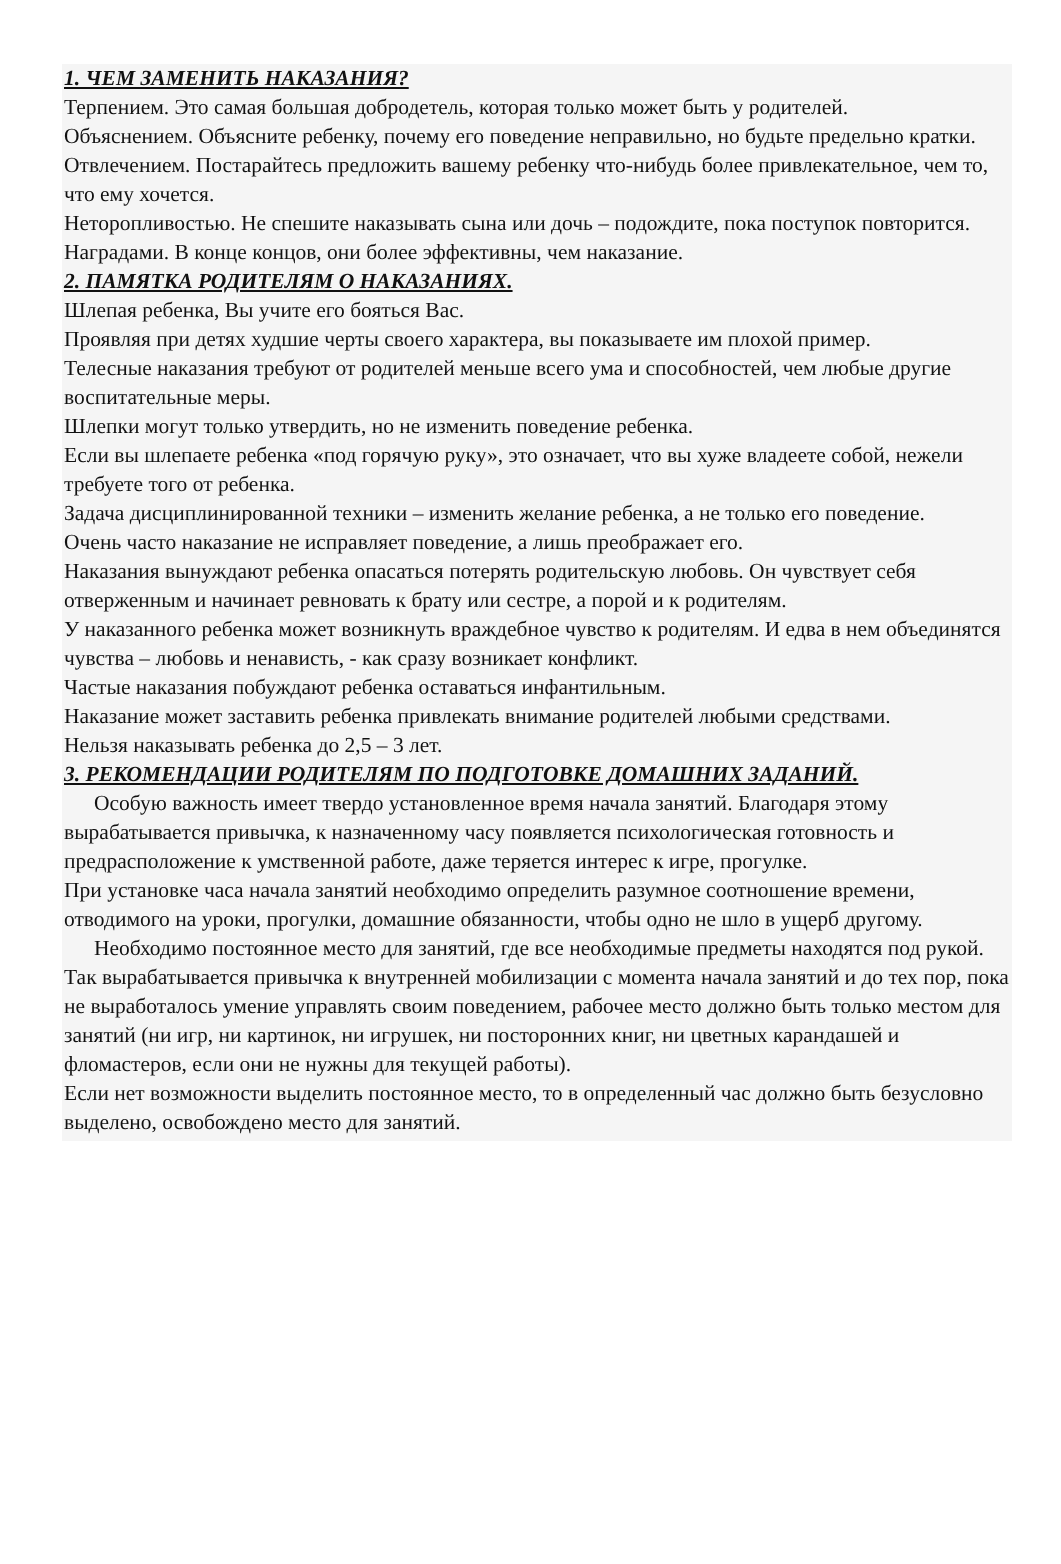1. ЧЕМ ЗАМЕНИТЬ НАКАЗАНИЯ?
Терпением. Это самая большая добродетель, которая только может быть у родителей.
Объяснением. Объясните ребенку, почему его поведение неправильно, но будьте предельно кратки.
Отвлечением. Постарайтесь предложить вашему ребенку что-нибудь более привлекательное, чем то, что ему хочется.
Неторопливостью. Не спешите наказывать сына или дочь – подождите, пока поступок повторится.
Наградами. В конце концов, они более эффективны, чем наказание.
2. ПАМЯТКА РОДИТЕЛЯМ О НАКАЗАНИЯХ.
Шлепая ребенка, Вы учите его бояться Вас.
Проявляя при детях худшие черты своего характера, вы показываете им плохой пример.
Телесные наказания требуют от родителей меньше всего ума и способностей, чем любые другие воспитательные меры.
Шлепки могут только утвердить, но не изменить поведение ребенка.
Если вы шлепаете ребенка «под горячую руку», это означает, что вы хуже владеете собой, нежели требуете того от ребенка.
Задача дисциплинированной техники – изменить желание ребенка, а не только его поведение.
Очень часто наказание не исправляет поведение, а лишь преображает его.
Наказания вынуждают ребенка опасаться потерять родительскую любовь. Он чувствует себя отверженным и начинает ревновать к брату или сестре, а порой и к родителям.
У наказанного ребенка может возникнуть враждебное чувство к родителям. И едва в нем объединятся чувства – любовь и ненависть, - как сразу возникает конфликт.
Частые наказания побуждают ребенка оставаться инфантильным.
Наказание может заставить ребенка привлекать внимание родителей любыми средствами.
Нельзя наказывать ребенка до 2,5 – 3 лет.
3. РЕКОМЕНДАЦИИ РОДИТЕЛЯМ ПО ПОДГОТОВКЕ ДОМАШНИХ ЗАДАНИЙ.
Особую важность имеет твердо установленное время начала занятий. Благодаря этому вырабатывается привычка, к назначенному часу появляется психологическая готовность и предрасположение к умственной работе, даже теряется интерес к игре, прогулке.
При установке часа начала занятий необходимо определить разумное соотношение времени, отводимого на уроки, прогулки, домашние обязанности, чтобы одно не шло в ущерб другому.
Необходимо постоянное место для занятий, где все необходимые предметы находятся под рукой. Так вырабатывается привычка к внутренней мобилизации с момента начала занятий и до тех пор, пока не выработалось умение управлять своим поведением, рабочее место должно быть только местом для занятий (ни игр, ни картинок, ни игрушек, ни посторонних книг, ни цветных карандашей и фломастеров, если они не нужны для текущей работы).
Если нет возможности выделить постоянное место, то в определенный час должно быть безусловно выделено, освобождено место для занятий.